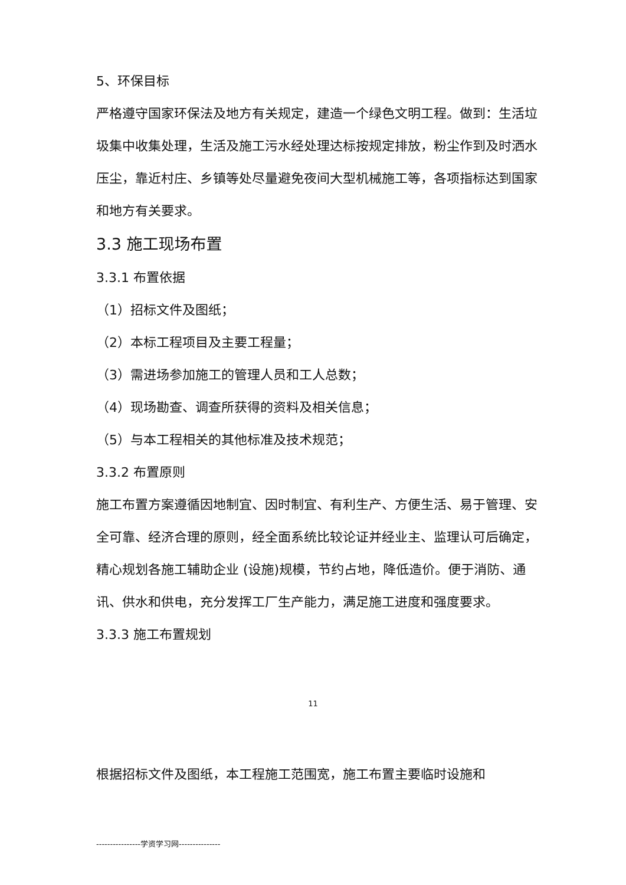5、环保目标
严格遵守国家环保法及地方有关规定，建造一个绿色文明工程。做到：生活垃圾集中收集处理，生活及施工污水经处理达标按规定排放，粉尘作到及时洒水压尘，靠近村庄、乡镇等处尽量避免夜间大型机械施工等，各项指标达到国家和地方有关要求。
3.3 施工现场布置
3.3.1 布置依据
（1）招标文件及图纸；
（2）本标工程项目及主要工程量；
（3）需进场参加施工的管理人员和工人总数；
（4）现场勘查、调查所获得的资料及相关信息；
（5）与本工程相关的其他标准及技术规范；
3.3.2 布置原则
施工布置方案遵循因地制宜、因时制宜、有利生产、方便生活、易于管理、安全可靠、经济合理的原则，经全面系统比较论证并经业主、监理认可后确定，精心规划各施工辅助企业 (设施)规模，节约占地，降低造价。便于消防、通讯、供水和供电，充分发挥工厂生产能力，满足施工进度和强度要求。
3.3.3 施工布置规划
11
根据招标文件及图纸，本工程施工范围宽，施工布置主要临时设施和
----------------学资学习网---------------